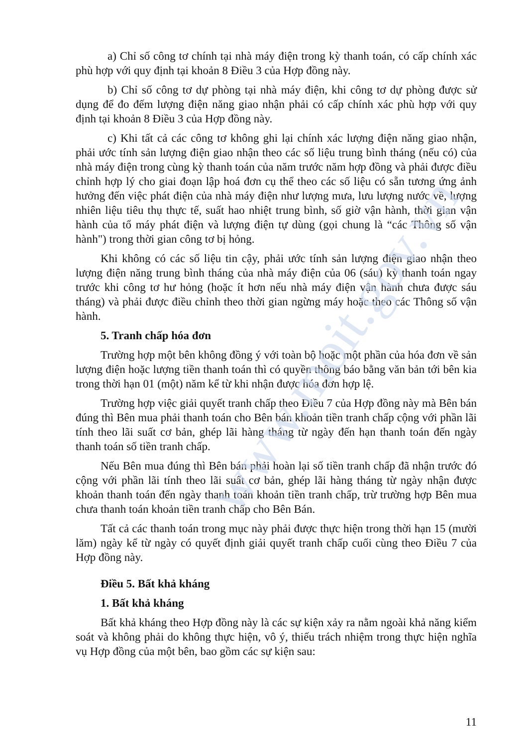www.moit.gov.vn
a) Chỉ số công tơ chính tại nhà máy điện trong kỳ thanh toán, có cấp chính xác phù hợp với quy định tại khoản 8 Điều 3 của Hợp đồng này.
b) Chỉ số công tơ dự phòng tại nhà máy điện, khi công tơ dự phòng được sử dụng để đo đếm lượng điện năng giao nhận phải có cấp chính xác phù hợp với quy định tại khoản 8 Điều 3 của Hợp đồng này.
c) Khi tất cả các công tơ không ghi lại chính xác lượng điện năng giao nhận, phải ước tính sản lượng điện giao nhận theo các số liệu trung bình tháng (nếu có) của nhà máy điện trong cùng kỳ thanh toán của năm trước năm hợp đồng và phải được điều chỉnh hợp lý cho giai đoạn lập hoá đơn cụ thể theo các số liệu có sẵn tương ứng ảnh hưởng đến việc phát điện của nhà máy điện như lượng mưa, lưu lượng nước về, lượng nhiên liệu tiêu thụ thực tế, suất hao nhiệt trung bình, số giờ vận hành, thời gian vận hành của tổ máy phát điện và lượng điện tự dùng (gọi chung là “các Thông số vận hành") trong thời gian công tơ bị hỏng.
Khi không có các số liệu tin cậy, phải ước tính sản lượng điện giao nhận theo lượng điện năng trung bình tháng của nhà máy điện của 06 (sáu) kỳ thanh toán ngay trước khi công tơ hư hỏng (hoặc ít hơn nếu nhà máy điện vận hành chưa được sáu tháng) và phải được điều chỉnh theo thời gian ngừng máy hoặc theo các Thông số vận hành.
5. Tranh chấp hóa đơn
Trường hợp một bên không đồng ý với toàn bộ hoặc một phần của hóa đơn về sản lượng điện hoặc lượng tiền thanh toán thì có quyền thông báo bằng văn bản tới bên kia trong thời hạn 01 (một) năm kể từ khi nhận được hóa đơn hợp lệ.
Trường hợp việc giải quyết tranh chấp theo Điều 7 của Hợp đồng này mà Bên bán đúng thì Bên mua phải thanh toán cho Bên bán khoản tiền tranh chấp cộng với phần lãi tính theo lãi suất cơ bản, ghép lãi hàng tháng từ ngày đến hạn thanh toán đến ngày thanh toán số tiền tranh chấp.
Nếu Bên mua đúng thì Bên bán phải hoàn lại số tiền tranh chấp đã nhận trước đó cộng với phần lãi tính theo lãi suất cơ bản, ghép lãi hàng tháng từ ngày nhận được khoản thanh toán đến ngày thanh toán khoản tiền tranh chấp, trừ trường hợp Bên mua chưa thanh toán khoản tiền tranh chấp cho Bên Bán.
Tất cả các thanh toán trong mục này phải được thực hiện trong thời hạn 15 (mười lăm) ngày kể từ ngày có quyết định giải quyết tranh chấp cuối cùng theo Điều 7 của Hợp đồng này.
Điều 5. Bất khả kháng
1. Bất khả kháng
Bất khả kháng theo Hợp đồng này là các sự kiện xảy ra nằm ngoài khả năng kiểm soát và không phải do không thực hiện, vô ý, thiếu trách nhiệm trong thực hiện nghĩa vụ Hợp đồng của một bên, bao gồm các sự kiện sau:
11